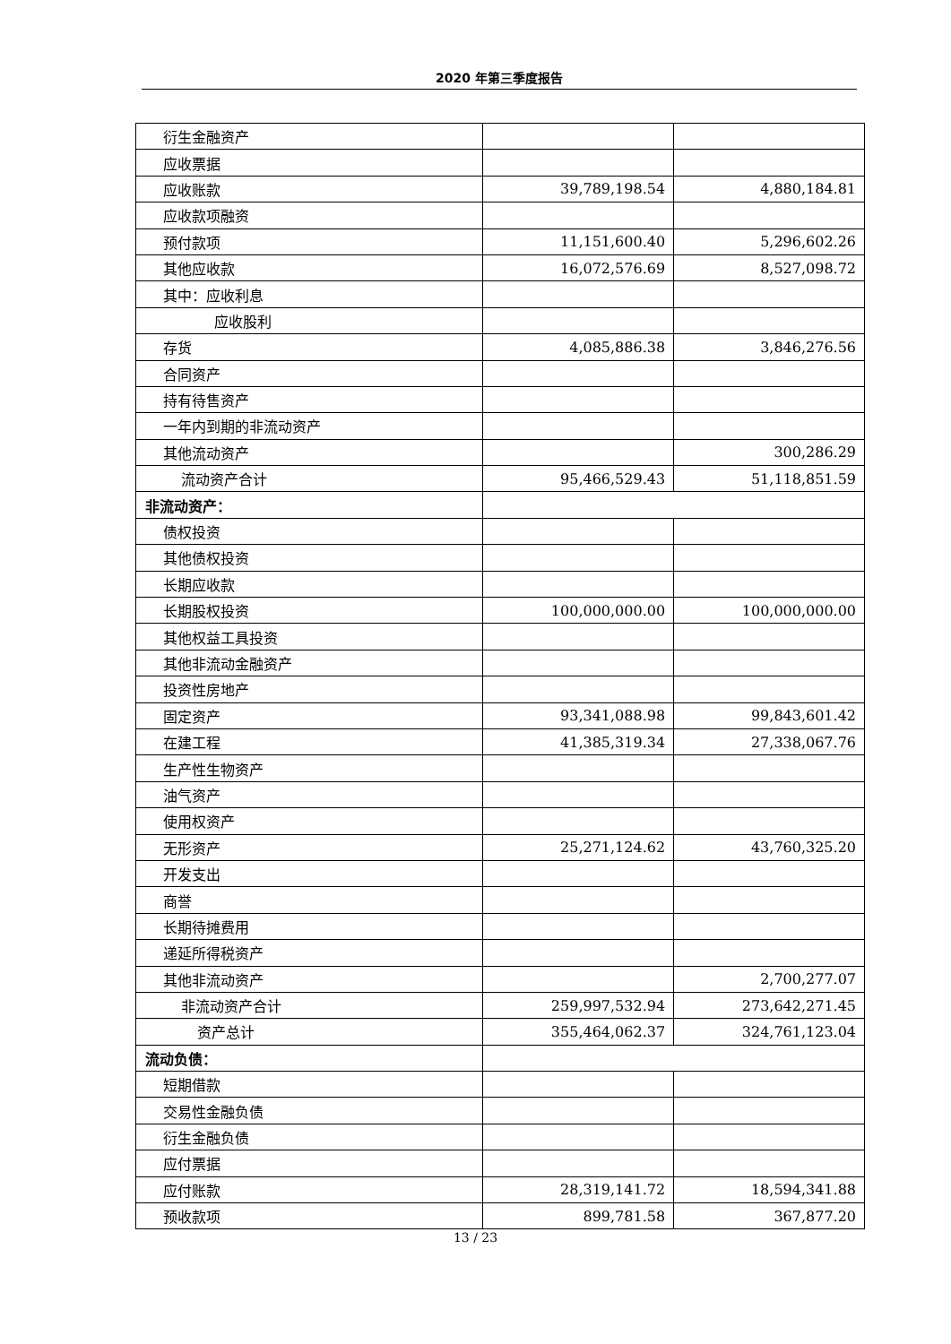2020 年第三季度报告
| 衍生金融资产 | | |
| 应收票据 | | |
| 应收账款 | 39,789,198.54 | 4,880,184.81 |
| 应收款项融资 | | |
| 预付款项 | 11,151,600.40 | 5,296,602.26 |
| 其他应收款 | 16,072,576.69 | 8,527,098.72 |
| 其中：应收利息 | | |
| 应收股利 | | |
| 存货 | 4,085,886.38 | 3,846,276.56 |
| 合同资产 | | |
| 持有待售资产 | | |
| 一年内到期的非流动资产 | | |
| 其他流动资产 | | 300,286.29 |
| 流动资产合计 | 95,466,529.43 | 51,118,851.59 |
| 非流动资产： | | |
| 债权投资 | | |
| 其他债权投资 | | |
| 长期应收款 | | |
| 长期股权投资 | 100,000,000.00 | 100,000,000.00 |
| 其他权益工具投资 | | |
| 其他非流动金融资产 | | |
| 投资性房地产 | | |
| 固定资产 | 93,341,088.98 | 99,843,601.42 |
| 在建工程 | 41,385,319.34 | 27,338,067.76 |
| 生产性生物资产 | | |
| 油气资产 | | |
| 使用权资产 | | |
| 无形资产 | 25,271,124.62 | 43,760,325.20 |
| 开发支出 | | |
| 商誉 | | |
| 长期待摊费用 | | |
| 递延所得税资产 | | |
| 其他非流动资产 | | 2,700,277.07 |
| 非流动资产合计 | 259,997,532.94 | 273,642,271.45 |
| 资产总计 | 355,464,062.37 | 324,761,123.04 |
| 流动负债： | | |
| 短期借款 | | |
| 交易性金融负债 | | |
| 衍生金融负债 | | |
| 应付票据 | | |
| 应付账款 | 28,319,141.72 | 18,594,341.88 |
| 预收款项 | 899,781.58 | 367,877.20 |
13 / 23